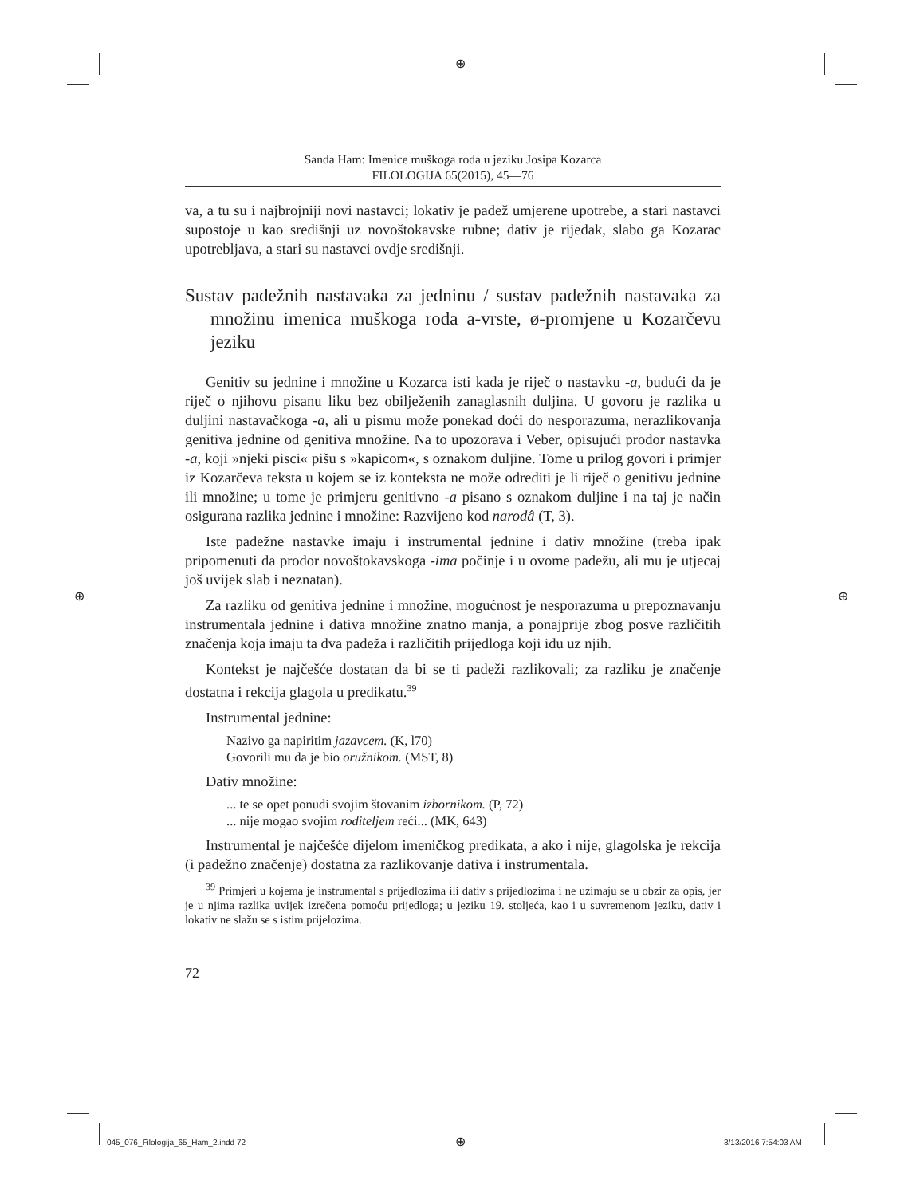⊕
⊕ ⊕
Sanda Ham: Imenice muškoga roda u jeziku Josipa Kozarca
FILOLOGIJA 65(2015), 45—76
va, a tu su i najbrojniji novi nastavci; lokativ je padež umjerene upotrebe, a stari nastavci supostoje u kao središnji uz novoštokavske rubne; dativ je rijedak, slabo ga Kozarac upotrebljava, a stari su nastavci ovdje središnji.
Sustav padežnih nastavaka za jedninu / sustav padežnih nastavaka za množinu imenica muškoga roda a-vrste, ø-promjene u Kozarčevu jeziku
Genitiv su jednine i množine u Kozarca isti kada je riječ o nastavku -a, budući da je riječ o njihovu pisanu liku bez obilježenih zanaglasnih duljina. U govoru je razlika u duljini nastavačkoga -a, ali u pismu može ponekad doći do nesporazuma, nerazlikovanja genitiva jednine od genitiva množine. Na to upozorava i Veber, opisujući prodor nastavka -a, koji »njeki pisci« pišu s »kapicom«, s oznakom duljine. Tome u prilog govori i primjer iz Kozarčeva teksta u kojem se iz konteksta ne može odrediti je li riječ o genitivu jednine ili množine; u tome je primjeru genitivno -a pisano s oznakom duljine i na taj je način osigurana razlika jednine i množine: Razvijeno kod narodâ (T, 3).
Iste padežne nastavke imaju i instrumental jednine i dativ množine (treba ipak pripomenuti da prodor novoštokavskoga -ima počinje i u ovome padežu, ali mu je utjecaj još uvijek slab i neznatan).
Za razliku od genitiva jednine i množine, mogućnost je nesporazuma u prepoznavanju instrumentala jednine i dativa množine znatno manja, a ponajprije zbog posve različitih značenja koja imaju ta dva padeža i različitih prijedloga koji idu uz njih.
Kontekst je najčešće dostatan da bi se ti padeži razlikovali; za razliku je značenje dostatna i rekcija glagola u predikatu.<sup>39</sup>
Instrumental jednine:
Nazivo ga napiritim jazavcem. (K, l70)
Govorili mu da je bio oružnikom. (MST, 8)
Dativ množine:
... te se opet ponudi svojim štovanim izbornikom. (P, 72)
... nije mogao svojim roditeljem reći... (MK, 643)
Instrumental je najčešće dijelom imeničkog predikata, a ako i nije, glagolska je rekcija (i padežno značenje) dostatna za razlikovanje dativa i instrumentala.
<sup>39</sup> Primjeri u kojema je instrumental s prijedlozima ili dativ s prijedlozima i ne uzimaju se u obzir za opis, jer je u njima razlika uvijek izrečena pomoću prijedloga; u jeziku 19. stoljeća, kao i u suvremenom jeziku, dativ i lokativ ne slažu se s istim prijelozima.
72
045_076_Filologija_65_Ham_2.indd 72
⊕ 3/13/2016 7:54:03 AM